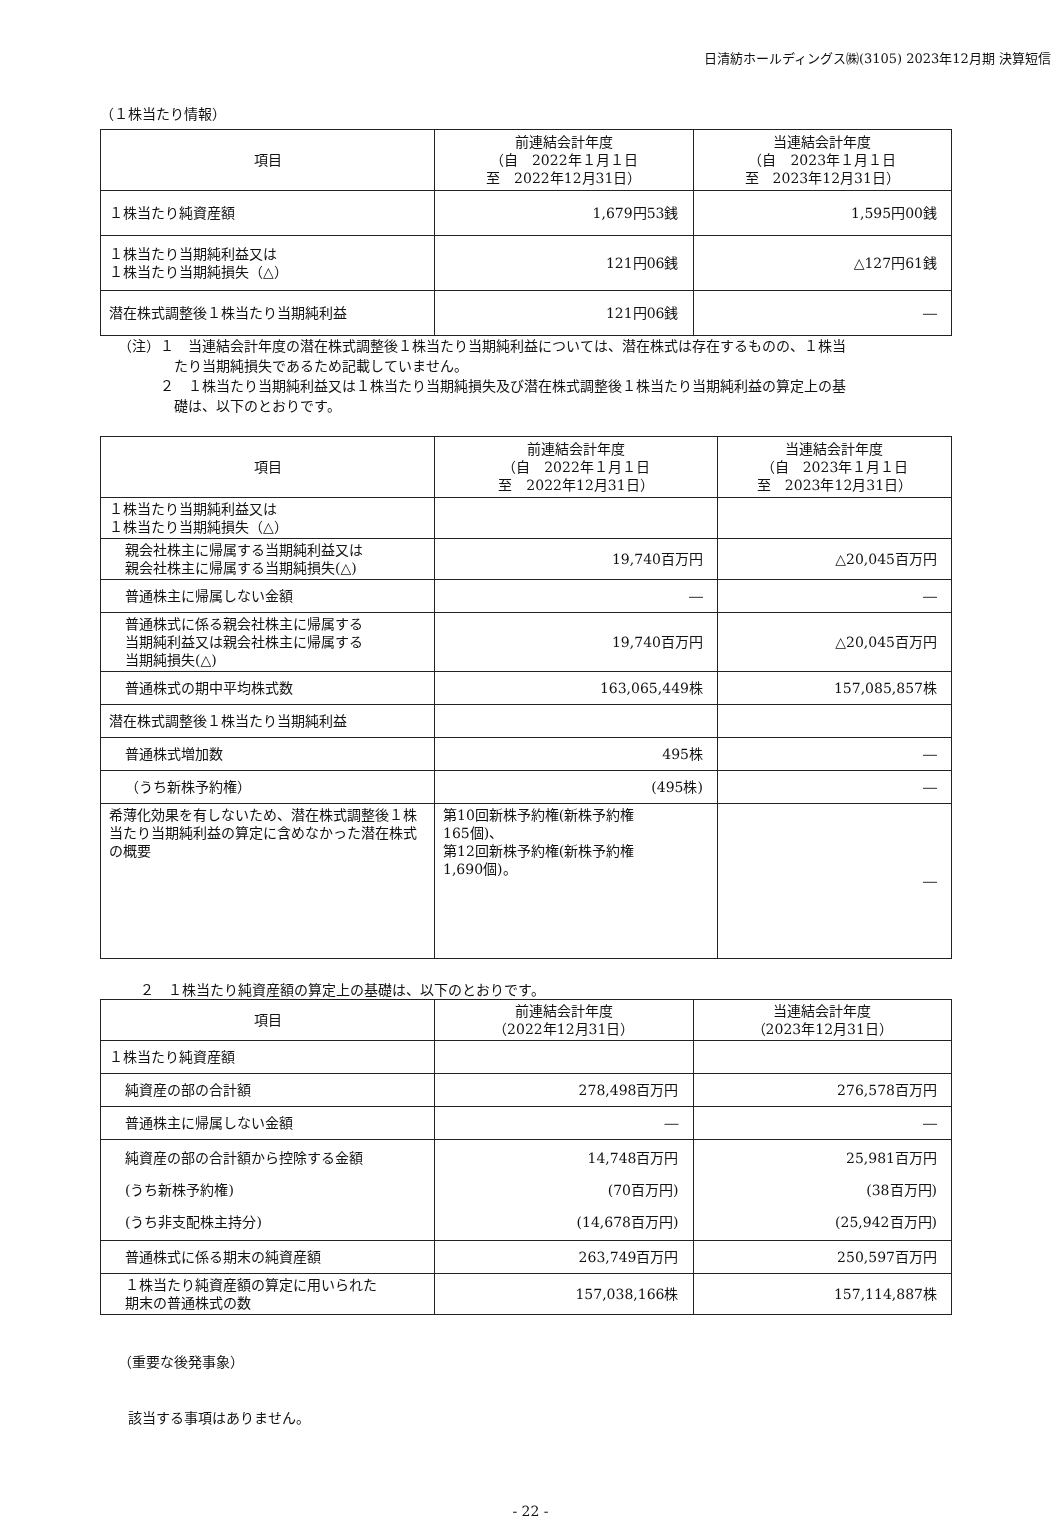日清紡ホールディングス㈱(3105) 2023年12月期 決算短信
（１株当たり情報）
| 項目 | 前連結会計年度 （自 2022年１月１日 至 2022年12月31日） | 当連結会計年度 （自 2023年１月１日 至 2023年12月31日） |
| --- | --- | --- |
| １株当たり純資産額 | 1,679円53銭 | 1,595円00銭 |
| １株当たり当期純利益又は １株当たり当期純損失（△） | 121円06銭 | △127円61銭 |
| 潜在株式調整後１株当たり当期純利益 | 121円06銭 | ― |
（注）１　当連結会計年度の潜在株式調整後１株当たり当期純利益については、潜在株式は存在するものの、１株当
　　　　たり当期純損失であるため記載していません。
　　　２　１株当たり当期純利益又は１株当たり当期純損失及び潜在株式調整後１株当たり当期純利益の算定上の基
　　　　礎は、以下のとおりです。
| 項目 | 前連結会計年度 （自 2022年１月１日 至 2022年12月31日） | 当連結会計年度 （自 2023年１月１日 至 2023年12月31日） |
| --- | --- | --- |
| １株当たり当期純利益又は １株当たり当期純損失（△） | | |
| 親会社株主に帰属する当期純利益又は 親会社株主に帰属する当期純損失(△) | 19,740百万円 | △20,045百万円 |
| 普通株主に帰属しない金額 | ― | ― |
| 普通株式に係る親会社株主に帰属する 当期純利益又は親会社株主に帰属する 当期純損失(△) | 19,740百万円 | △20,045百万円 |
| 普通株式の期中平均株式数 | 163,065,449株 | 157,085,857株 |
| 潜在株式調整後１株当たり当期純利益 | | |
| 普通株式増加数 | 495株 | ― |
| （うち新株予約権） | (495株) | ― |
| 希薄化効果を有しないため、潜在株式調整後１株当たり当期純利益の算定に含めなかった潜在株式の概要 | 第10回新株予約権(新株予約権 165個)、 第12回新株予約権(新株予約権 1,690個)。 | ― |
２　１株当たり純資産額の算定上の基礎は、以下のとおりです。
| 項目 | 前連結会計年度 （2022年12月31日） | 当連結会計年度 （2023年12月31日） |
| --- | --- | --- |
| １株当たり純資産額 | | |
| 純資産の部の合計額 | 278,498百万円 | 276,578百万円 |
| 普通株主に帰属しない金額 | ― | ― |
| 純資産の部の合計額から控除する金額 (うち新株予約権) (うち非支配株主持分) | 14,748百万円 (70百万円) (14,678百万円) | 25,981百万円 (38百万円) (25,942百万円) |
| 普通株式に係る期末の純資産額 | 263,749百万円 | 250,597百万円 |
| １株当たり純資産額の算定に用いられた 期末の普通株式の数 | 157,038,166株 | 157,114,887株 |
（重要な後発事象）
該当する事項はありません。
- 22 -